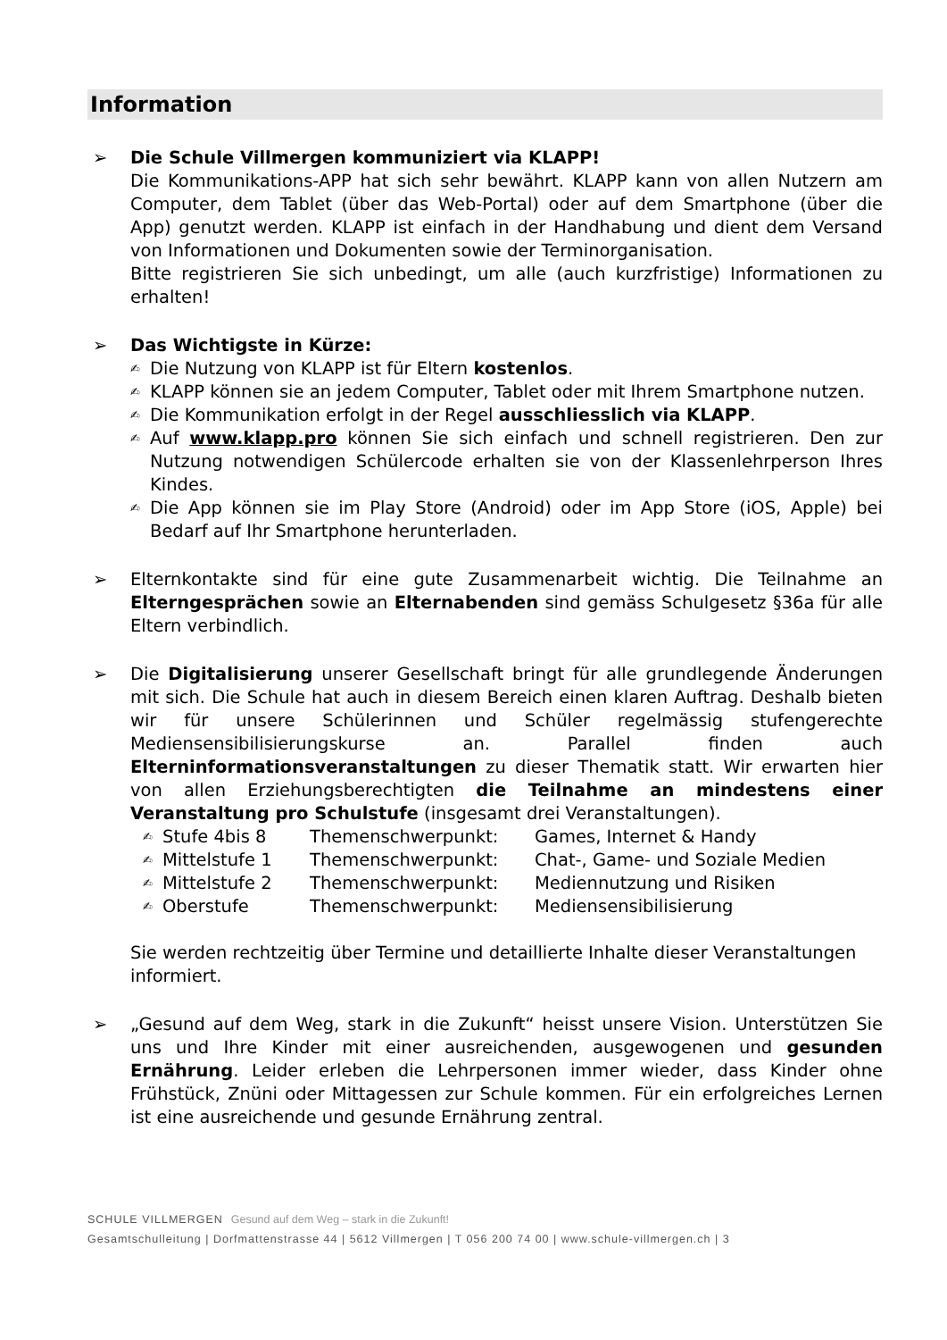Information
➢ Die Schule Villmergen kommuniziert via KLAPP!
Die Kommunikations-APP hat sich sehr bewährt. KLAPP kann von allen Nutzern am Computer, dem Tablet (über das Web-Portal) oder auf dem Smartphone (über die App) genutzt werden. KLAPP ist einfach in der Handhabung und dient dem Versand von Informationen und Dokumenten sowie der Terminorganisation.
Bitte registrieren Sie sich unbedingt, um alle (auch kurzfristige) Informationen zu erhalten!
➢ Das Wichtigste in Kürze:
✍
Die Nutzung von KLAPP ist für Eltern kostenlos.
✍
KLAPP können sie an jedem Computer, Tablet oder mit Ihrem Smartphone nutzen.
✍
Die Kommunikation erfolgt in der Regel ausschliesslich via KLAPP.
✍
Auf www.klapp.pro können Sie sich einfach und schnell registrieren. Den zur Nutzung notwendigen Schülercode erhalten sie von der Klassenlehrperson Ihres Kindes.
✍
Die App können sie im Play Store (Android) oder im App Store (iOS, Apple) bei Bedarf auf Ihr Smartphone herunterladen.
➢ Elternkontakte sind für eine gute Zusammenarbeit wichtig. Die Teilnahme an Elterngesprächen sowie an Elternabenden sind gemäss Schulgesetz §36a für alle Eltern verbindlich.
➢ Die Digitalisierung unserer Gesellschaft bringt für alle grundlegende Änderungen mit sich. Die Schule hat auch in diesem Bereich einen klaren Auftrag. Deshalb bieten wir für unsere Schülerinnen und Schüler regelmässig stufengerechte Mediensensibilisierungskurse an. Parallel finden auch Elterninformationsveranstaltungen zu dieser Thematik statt. Wir erwarten hier von allen Erziehungsberechtigten die Teilnahme an mindestens einer Veranstaltung pro Schulstufe (insgesamt drei Veranstaltungen).
✍ Stufe 4bis 8 Themenschwerpunkt: Games, Internet & Handy
✍ Mittelstufe 1 Themenschwerpunkt: Chat-, Game- und Soziale Medien
✍ Mittelstufe 2 Themenschwerpunkt: Mediennutzung und Risiken
✍ Oberstufe Themenschwerpunkt: Mediensensibilisierung
Sie werden rechtzeitig über Termine und detaillierte Inhalte dieser Veranstaltungen informiert.
➢ „Gesund auf dem Weg, stark in die Zukunft“ heisst unsere Vision. Unterstützen Sie uns und Ihre Kinder mit einer ausreichenden, ausgewogenen und gesunden Ernährung. Leider erleben die Lehrpersonen immer wieder, dass Kinder ohne Frühstück, Znüni oder Mittagessen zur Schule kommen. Für ein erfolgreiches Lernen ist eine ausreichende und gesunde Ernährung zentral.
SCHULE VILLMERGEN Gesund auf dem Weg – stark in die Zukunft!
Gesamtschulleitung | Dorfmattenstrasse 44 | 5612 Villmergen | T 056 200 74 00 | www.schule-villmergen.ch | 3